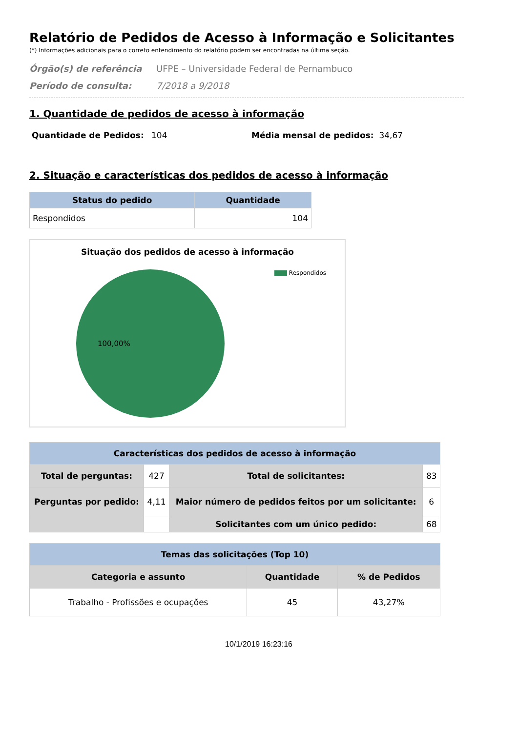Relatório de Pedidos de Acesso à Informação e Solicitantes
(*) Informações adicionais para o correto entendimento do relatório podem ser encontradas na última seção.
Órgão(s) de referência UFPE – Universidade Federal de Pernambuco
Período de consulta: 7/2018 a 9/2018
1. Quantidade de pedidos de acesso à informação
Quantidade de Pedidos: 104 Média mensal de pedidos: 34,67
2. Situação e características dos pedidos de acesso à informação
| Status do pedido | Quantidade |
| --- | --- |
| Respondidos | 104 |
Situação dos pedidos de acesso à informação
Respondidos 100,00%
| Características dos pedidos de acesso à informação | | | |
| --- | --- | --- | --- |
| Total de perguntas: | 427 | Total de solicitantes: | 83 |
| Perguntas por pedido: | 4,11 | Maior número de pedidos feitos por um solicitante: | 6 |
| | | Solicitantes com um único pedido: | 68 |
| Temas das solicitações (Top 10) | | |
| --- | --- | --- |
| Categoria e assunto | Quantidade | % de Pedidos |
| Trabalho - Profissões e ocupações | 45 | 43,27% |
10/1/2019 16:23:16